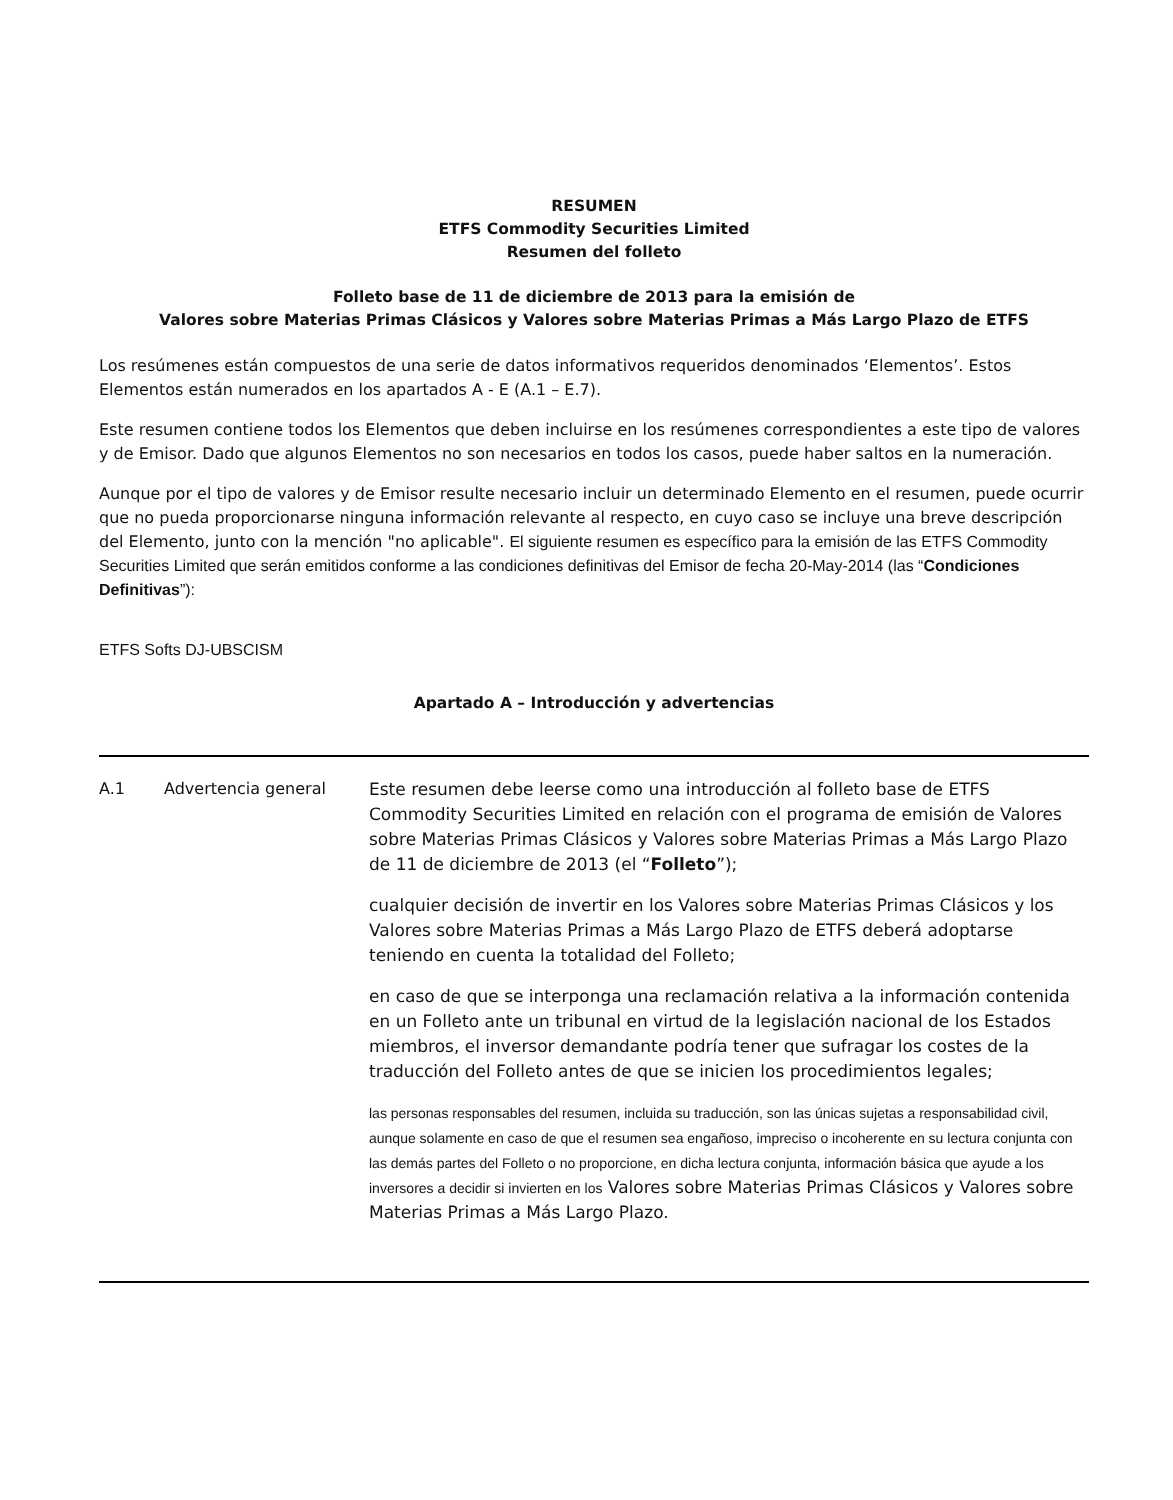RESUMEN
ETFS Commodity Securities Limited
Resumen del folleto
Folleto base de 11 de diciembre de 2013 para la emisión de
Valores sobre Materias Primas Clásicos y Valores sobre Materias Primas a Más Largo Plazo de ETFS
Los resúmenes están compuestos de una serie de datos informativos requeridos denominados ‘Elementos’. Estos Elementos están numerados en los apartados A - E (A.1 – E.7).
Este resumen contiene todos los Elementos que deben incluirse en los resúmenes correspondientes a este tipo de valores y de Emisor. Dado que algunos Elementos no son necesarios en todos los casos, puede haber saltos en la numeración.
Aunque por el tipo de valores y de Emisor resulte necesario incluir un determinado Elemento en el resumen, puede ocurrir que no pueda proporcionarse ninguna información relevante al respecto, en cuyo caso se incluye una breve descripción del Elemento, junto con la mención "no aplicable". El siguiente resumen es específico para la emisión de las ETFS Commodity Securities Limited que serán emitidos conforme a las condiciones definitivas del Emisor de fecha 20-May-2014 (las “Condiciones Definitivas”):
ETFS Softs DJ-UBSCISM
Apartado A – Introducción y advertencias
| A.1 | Advertencia general | Este resumen debe leerse como una introducción al folleto base de ETFS Commodity Securities Limited en relación con el programa de emisión de Valores sobre Materias Primas Clásicos y Valores sobre Materias Primas a Más Largo Plazo de 11 de diciembre de 2013 (el “ Folleto ”); cualquier decisión de invertir en los Valores sobre Materias Primas Clásicos y los Valores sobre Materias Primas a Más Largo Plazo de ETFS deberá adoptarse teniendo en cuenta la totalidad del Folleto; en caso de que se interponga una reclamación relativa a la información contenida en un Folleto ante un tribunal en virtud de la legislación nacional de los Estados miembros, el inversor demandante podría tener que sufragar los costes de la traducción del Folleto antes de que se inicien los procedimientos legales; las personas responsables del resumen, incluida su traducción, son las únicas sujetas a responsabilidad civil, aunque solamente en caso de que el resumen sea engañoso, impreciso o incoherente en su lectura conjunta con las demás partes del Folleto o no proporcione, en dicha lectura conjunta, información básica que ayude a los inversores a decidir si invierten en los Valores sobre Materias Primas Clásicos y Valores sobre Materias Primas a Más Largo Plazo. |